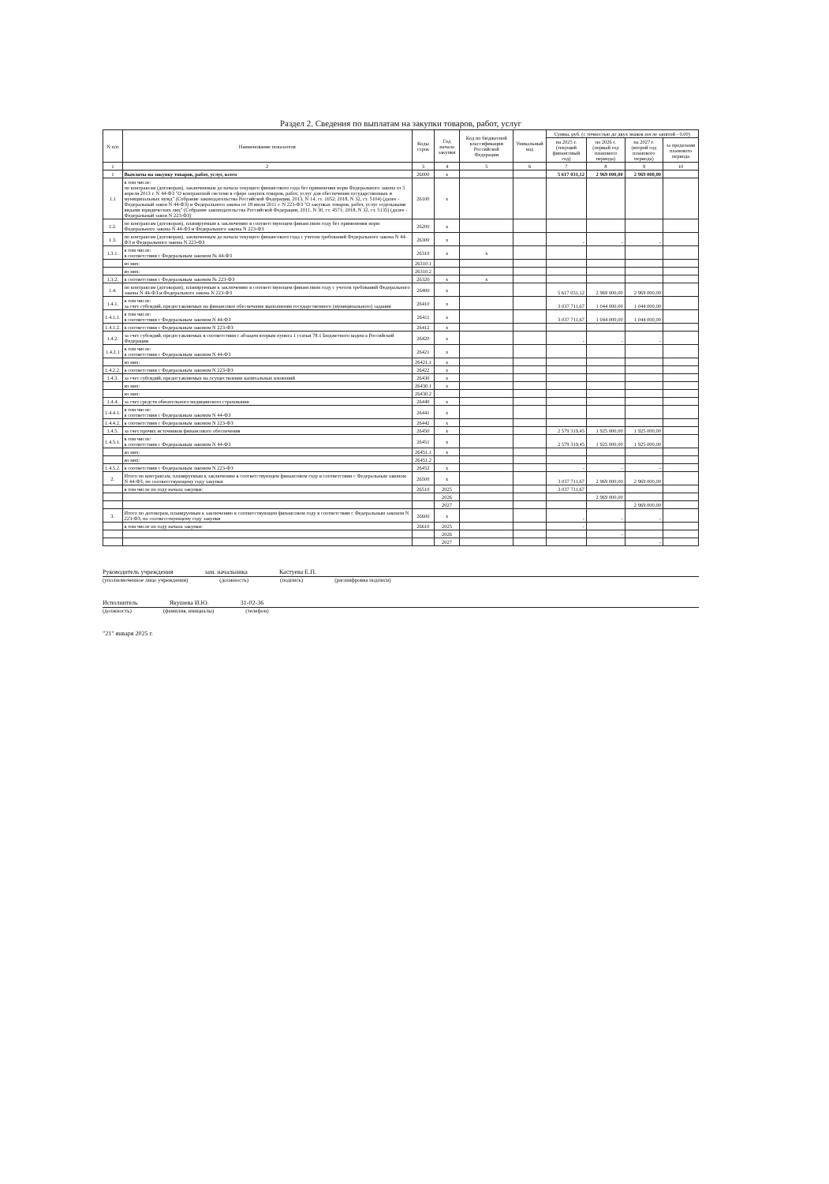Раздел 2. Сведения по выплатам на закупки товаров, работ, услуг
| N п/п | Наименование показателя | Коды строк | Год начала закупки | Код по бюджетной классификации Российской Федерации | Уникальный код | Сумма, руб. (с точностью до двух знаков после запятой - 0,00) | | | |
| --- | --- | --- | --- | --- | --- | --- | --- | --- | --- |
| | | | | | | на 2025 г. (текущий финансовый год) | на 2026 г. (первый год планового периода) | на 2027 г. (второй год планового периода) | за пределами планового периода |
| 1 | 2 | 3 | 4 | 5 | 6 | 7 | 8 | 9 | 10 |
| 1 | Выплаты на закупку товаров, работ, услуг, всего | 26000 | x | | | 5 617 031,12 | 2 969 000,00 | 2 969 000,00 | |
| 1.1 | в том числе: по контрактам (договорам), заключенным до начала текущего финансового года без применения норм Федерального закона от 5 апреля 2013 г. N 44-ФЗ "О контрактной системе в сфере закупок товаров, работ, услуг для обеспечения государственных и муниципальных нужд" (Собрание законодательства Российской Федерации, 2013, N 14, ст. 1652; 2018, N 32, ст. 5104) (далее - Федеральный закон N 44-ФЗ) и Федерального закона от 18 июля 2011 г. N 223-ФЗ "О закупках товаров, работ, услуг отдельными видами юридических лиц" (Собрание законодательства Российской Федерации, 2011, N 30, ст. 4571; 2018, N 32, ст. 5135) (далее - Федеральный закон N 223-ФЗ) | 26100 | x | | | | | | |
| 1.2. | по контрактам (договорам), планируемым к заключению в соответствующем финансовом году без применения норм Федерального закона N 44-ФЗ и Федерального закона N 223-ФЗ | 26200 | x | | | | | | |
| 1.3. | по контрактам (договорам), заключенным до начала текущего финансового года с учетом требований Федерального закона N 44-ФЗ и Федерального закона N 223-ФЗ | 26300 | x | | | - | - | - | |
| 1.3.1. | в том числе: в соответствии с Федеральным законом № 44-ФЗ | 26310 | x | x | | | | | |
| | из них: | 26310.1 | | | | | | | |
| | из них: | 26310.2 | | | | | | | |
| 1.3.2. | в соответствии с Федеральным законом № 223-ФЗ | 26320 | x | x | | | | | |
| 1.4. | по контрактам (договорам), планируемым к заключению в соответствующем финансовом году с учетом требований Федерального закона N 44-ФЗ и Федерального закона N 223-ФЗ | 26400 | x | | | 5 617 031,12 | 2 969 000,00 | 2 969 000,00 | |
| 1.4.1. | в том числе: за счет субсидий, предоставляемых на финансовое обеспечение выполнения государственного (муниципального) задания | 26410 | x | | | 3 037 711,67 | 1 044 000,00 | 1 044 000,00 | |
| 1.4.1.1. | в том числе: в соответствии с Федеральным законом N 44-ФЗ | 26411 | x | | | 3 037 711,67 | 1 044 000,00 | 1 044 000,00 | |
| 1.4.1.2. | в соответствии с Федеральным законом N 223-ФЗ | 26412 | x | | | | | | |
| 1.4.2. | за счет субсидий, предоставляемых в соответствии с абзацем вторым пункта 1 статьи 78.1 Бюджетного кодекса Российской Федерации | 26420 | x | | | - | - | - | |
| 1.4.2.1 | в том числе: в соответствии с Федеральным законом N 44-ФЗ | 26421 | x | | | | | | |
| | из них: | 26421.1 | x | | | | | | |
| 1.4.2.2. | в соответствии с Федеральным законом N 223-ФЗ | 26422 | x | | | | | | |
| 1.4.3. | за счет субсидий, предоставляемых на осуществление капитальных вложений | 26430 | x | | | | | | |
| | из них: | 26430.1 | x | | | | | | |
| | из них: | 26430.2 | | | | | | | |
| 1.4.4. | за счет средств обязательного медицинского страхования | 26440 | x | | | | | | |
| 1.4.4.1. | в том числе: в соответствии с Федеральным законом N 44-ФЗ | 26441 | x | | | | | | |
| 1.4.4.2. | в соответствии с Федеральным законом N 223-ФЗ | 26442 | x | | | | | | |
| 1.4.5. | за счет прочих источников финансового обеспечения | 26450 | x | | | 2 579 319,45 | 1 925 000,00 | 1 925 000,00 | |
| 1.4.5.1. | в том числе: в соответствии с Федеральным законом N 44-ФЗ | 26451 | x | | | 2 579 319,45 | 1 925 000,00 | 1 925 000,00 | |
| | из них: | 26451.1 | x | | | | | | |
| | из них: | 26451.2 | | | | | | | |
| 1.4.5.2. | в соответствии с Федеральным законом N 223-ФЗ | 26452 | x | | | - | - | - | |
| 2. | Итого по контрактам, планируемым к заключению в соответствующем финансовом году в соответствии с Федеральным законом N 44-ФЗ, по соответствующему году закупки | 26500 | x | | | 3 037 711,67 | 2 969 000,00 | 2 969 000,00 | |
| | в том числе по году начала закупки: | 26510 | 2025 | | | 3 037 711,67 | | | |
| | | | 2026 | | | | 2 969 000,00 | | |
| | | | 2027 | | | | | 2 969 000,00 | |
| 3. | Итого по договорам, планируемым к заключению в соответствующем финансовом году в соответствии с Федеральным законом N 223-ФЗ, по соответствующему году закупки | 26600 | x | | | - | - | - | |
| | в том числе по году начала закупки: | 26610 | 2025 | | | - | | | |
| | | | 2026 | | | | - | | |
| | | | 2027 | | | | | - | |
Руководитель учреждения зам. начальника Кастуева Е.П.
(уполномоченное лицо учреждения) (должность) (подпись) (расшифровка подписи)
Исполнитель Якушева И.Ю. 31-02-36
(должность) (фамилия, инициалы) (телефон)
"21" января 2025 г.